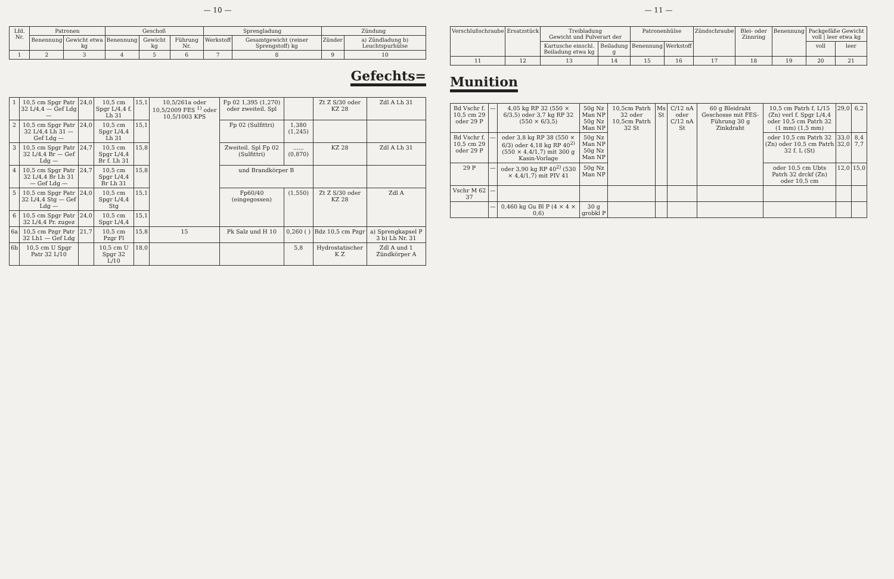— 10 —
| Lfd. Nr. | Patronen | | Geschoß | | | Sprengladung | | Zündung | |
| --- | --- | --- | --- | --- | --- | --- | --- | --- | --- |
| | Benennung | Gewicht etwa kg | Benennung | Gewicht kg | Führung Nr. | Werkstoff | Gesamtgewicht (reiner Sprengstoff) kg | Zünder | a) Zündladung b) Leuchtspurhülse |
| 1 | 2 | 3 | 4 | 5 | 6 | 7 | 8 | 9 | 10 |
Gefechts=
| 1 | 10,5 cm Spgr Patr 32 L/4,4 — Gef Ldg — | 24,0 | 10,5 cm Spgr L/4,4 f. Lh 31 | 15,1 | 10,5/261a oder 10,5/2009 FES <sup>1)</sup> oder 10,5/1003 KPS | Fp 02 1,395 (1,270) oder zweiteil. Spl | | Zt Z S/30 oder KZ 28 | Zdl A Lh 31 |
| 2 | 10,5 cm Spgr Patr 32 L/4,4 Lh 31 — Gef Ldg — | 24,0 | 10,5 cm Spgr L/4,4 Lh 31 | 15,1 | | Fp 02 (Sulfittri) | 1,380 (1,245) | | |
| 3 | 10,5 cm Spgr Patr 32 L/4,4 Br — Gef Ldg — | 24,7 | 10,5 cm Spgr L/4,4 Br f. Lh 31 | 15,8 | | Zweiteil. Spl Fp 02 (Sulfittri) | ...... (0,870) | KZ 28 | Zdl A Lh 31 |
| 4 | 10,5 cm Spgr Patr 32 L/4,4 Br Lh 31 — Gef Ldg — | 24,7 | 10,5 cm Spgr L/4,4 Br Lh 31 | 15,8 | | und Brandkörper B | | | |
| 5 | 10,5 cm Spgr Patr 32 L/4,4 Stg — Gef Ldg — | 24,0 | 10,5 cm Spgr L/4,4 Stg | 15,1 | | Fp60/40 (eingegossen) | (1,550) | Zt Z S/30 oder KZ 28 | Zdl A |
| 6 | 10,5 cm Spgr Patr 32 L/4,4 Pr. zugez | 24,0 | 10,5 cm Spgr L/4,4 | 15,1 | | | | | |
| 6a | 10,5 cm Pzgr Patr 32 Lh1 — Gef Ldg | 21,7 | 10,5 cm Pzgr Fl | 15,8 | 15 | Pk Salz und H 10 | 0,260 ( ) | Bdz 10,5 cm Pzgr | a) Sprengkapsel P 3 b) Lh Nr. 31 |
| 6b | 10,5 cm U Spgr Patr 32 L/10 | | 10,5 cm U Spgr 32 L/10 | 18,0 | | | 5,8 | Hydrostatischer K Z | Zdl A und 1 Zündkörper A |
— 11 —
| Verschlußschraube | Ersatzstück | Treibladung Gewicht und Pulverart der | | Patronenhülse | | Zündschraube | Blei- oder Zinnring | Benennung | Packgefäße Gewicht voll / leer etwa kg | |
| --- | --- | --- | --- | --- | --- | --- | --- | --- | --- | --- |
| | | Kartusche einschl. Beiladung etwa kg | Beiladung g | Benennung | Werkstoff | | | | voll | leer |
| 11 | 12 | 13 | 14 | 15 | 16 | 17 | 18 | 19 | 20 | 21 |
Munition
| Bd Vschr f. 10,5 cm 29 oder 29 P | — | 4,05 kg RP 32 (550 × 6/3,5) oder 3,7 kg RP 32 (550 × 6/3,5) | 50g Nz Man NP 50g Nz Man NP | 10,5cm Patrh 32 oder 10,5cm Patrh 32 St | Ms St | C/12 nA oder C/12 nA St | 60 g Bleidraht Geschosse mit FES-Führung 30 g Zinkdraht | 10,5 cm Patrh f. L/15 (Zn) verl f. Spgr L/4,4 oder 10,5 cm Patrh 32 (1 mm) (1,5 mm) | 29,0 | 6,2 |
| Bd Vschr f. 10,5 cm 29 oder 29 P | — | oder 3,8 kg RP 38 (550 × 6/3) oder 4,18 kg RP 40<sup>2)</sup> (550 × 4,4/1,7) mit 300 g Kasin-Vorlage | 50g Nz Man NP 50g Nz Man NP | | | | | oder 10,5 cm Patrh 32 (Zn) oder 10,5 cm Patrh 32 f. L (St) | 33,0 32,0 | 8,4 7,7 |
| 29 P | — | oder 3,90 kg RP 40<sup>2)</sup> (530 × 4,4/1,7) mit PIV 41 | 50g Nz Man NP | | | | | oder 10,5 cm Ubts Patrh 32 drckf (Zn) oder 10,5 cm | 12,0 | 15,0 |
| Vschr M 62 37 | — | | | | | | | | | |
| | — | 0,460 kg Gu Bl P (4 × 4 × 0,6) | 30 g grobkl P | | | | | | | |